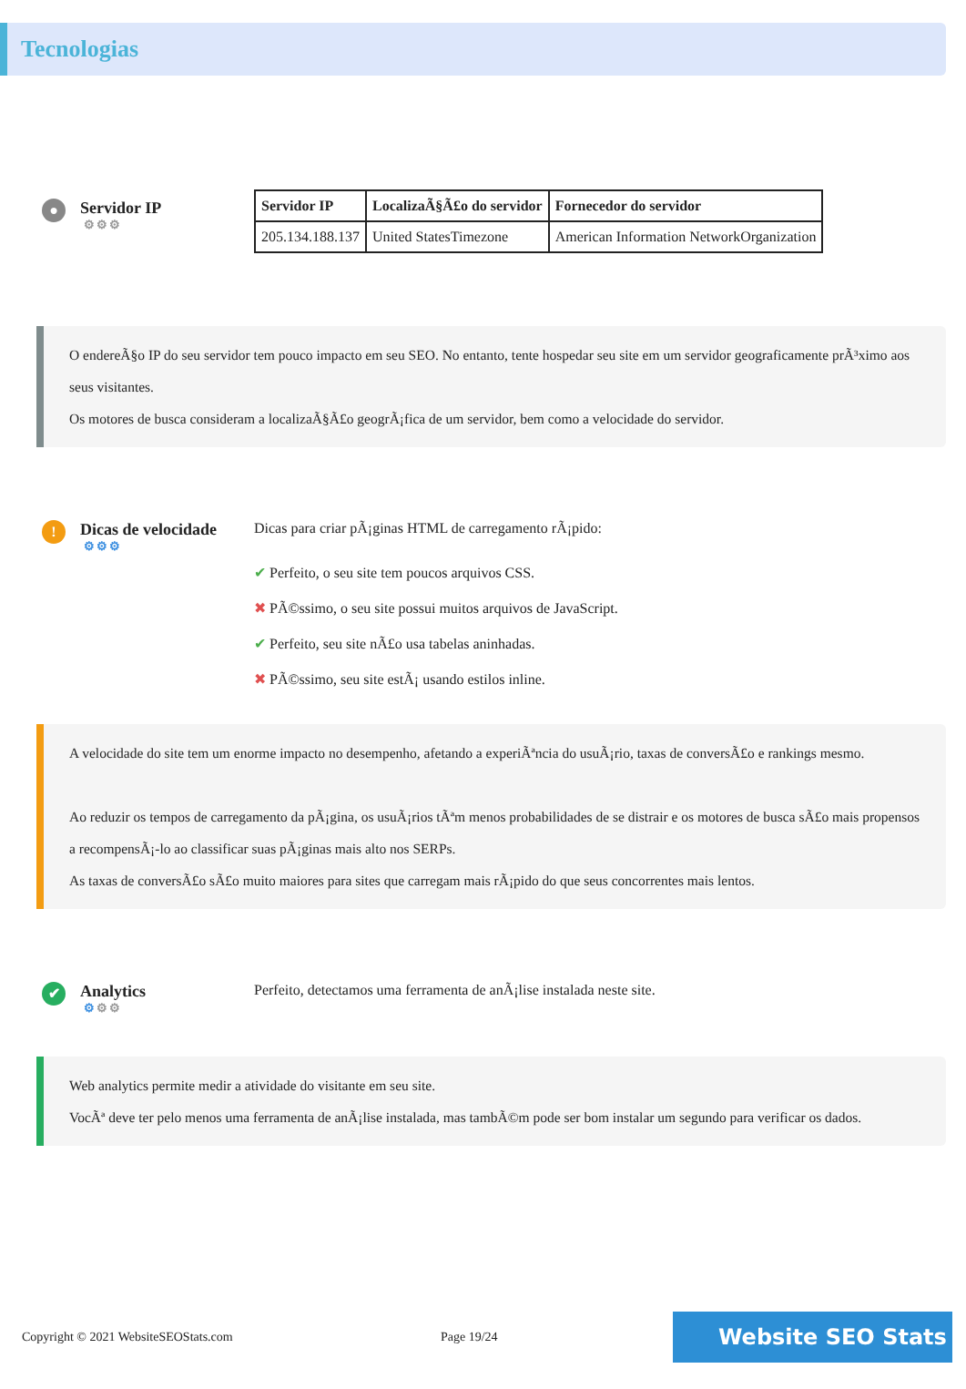Tecnologias
●
Servidor IP
⚙⚙⚙
| Servidor IP | LocalizaÃ§Ã£o do servidor | Fornecedor do servidor |
| --- | --- | --- |
| 205.134.188.137 | United StatesTimezone | American Information NetworkOrganization |
O endereÃ§o IP do seu servidor tem pouco impacto em seu SEO. No entanto, tente hospedar seu site em um servidor geograficamente prÃ³ximo aos seus visitantes.
Os motores de busca consideram a localizaÃ§Ã£o geogrÃ¡fica de um servidor, bem como a velocidade do servidor.
!
Dicas de velocidade
⚙⚙⚙
Dicas para criar pÃ¡ginas HTML de carregamento rÃ¡pido:
✔ Perfeito, o seu site tem poucos arquivos CSS.
✖ PÃ©ssimo, o seu site possui muitos arquivos de JavaScript.
✔ Perfeito, seu site nÃ£o usa tabelas aninhadas.
✖ PÃ©ssimo, seu site estÃ¡ usando estilos inline.
A velocidade do site tem um enorme impacto no desempenho, afetando a experiÃªncia do usuÃ¡rio, taxas de conversÃ£o e rankings mesmo.
Ao reduzir os tempos de carregamento da pÃ¡gina, os usuÃ¡rios tÃªm menos probabilidades de se distrair e os motores de busca sÃ£o mais propensos a recompensÃ¡-lo ao classificar suas pÃ¡ginas mais alto nos SERPs.
As taxas de conversÃ£o sÃ£o muito maiores para sites que carregam mais rÃ¡pido do que seus concorrentes mais lentos.
✔
Analytics
⚙⚙⚙
Perfeito, detectamos uma ferramenta de anÃ¡lise instalada neste site.
Web analytics permite medir a atividade do visitante em seu site.
VocÃª deve ter pelo menos uma ferramenta de anÃ¡lise instalada, mas tambÃ©m pode ser bom instalar um segundo para verificar os dados.
Copyright © 2021 WebsiteSEOStats.com Page 19/24 Website SEO Stats